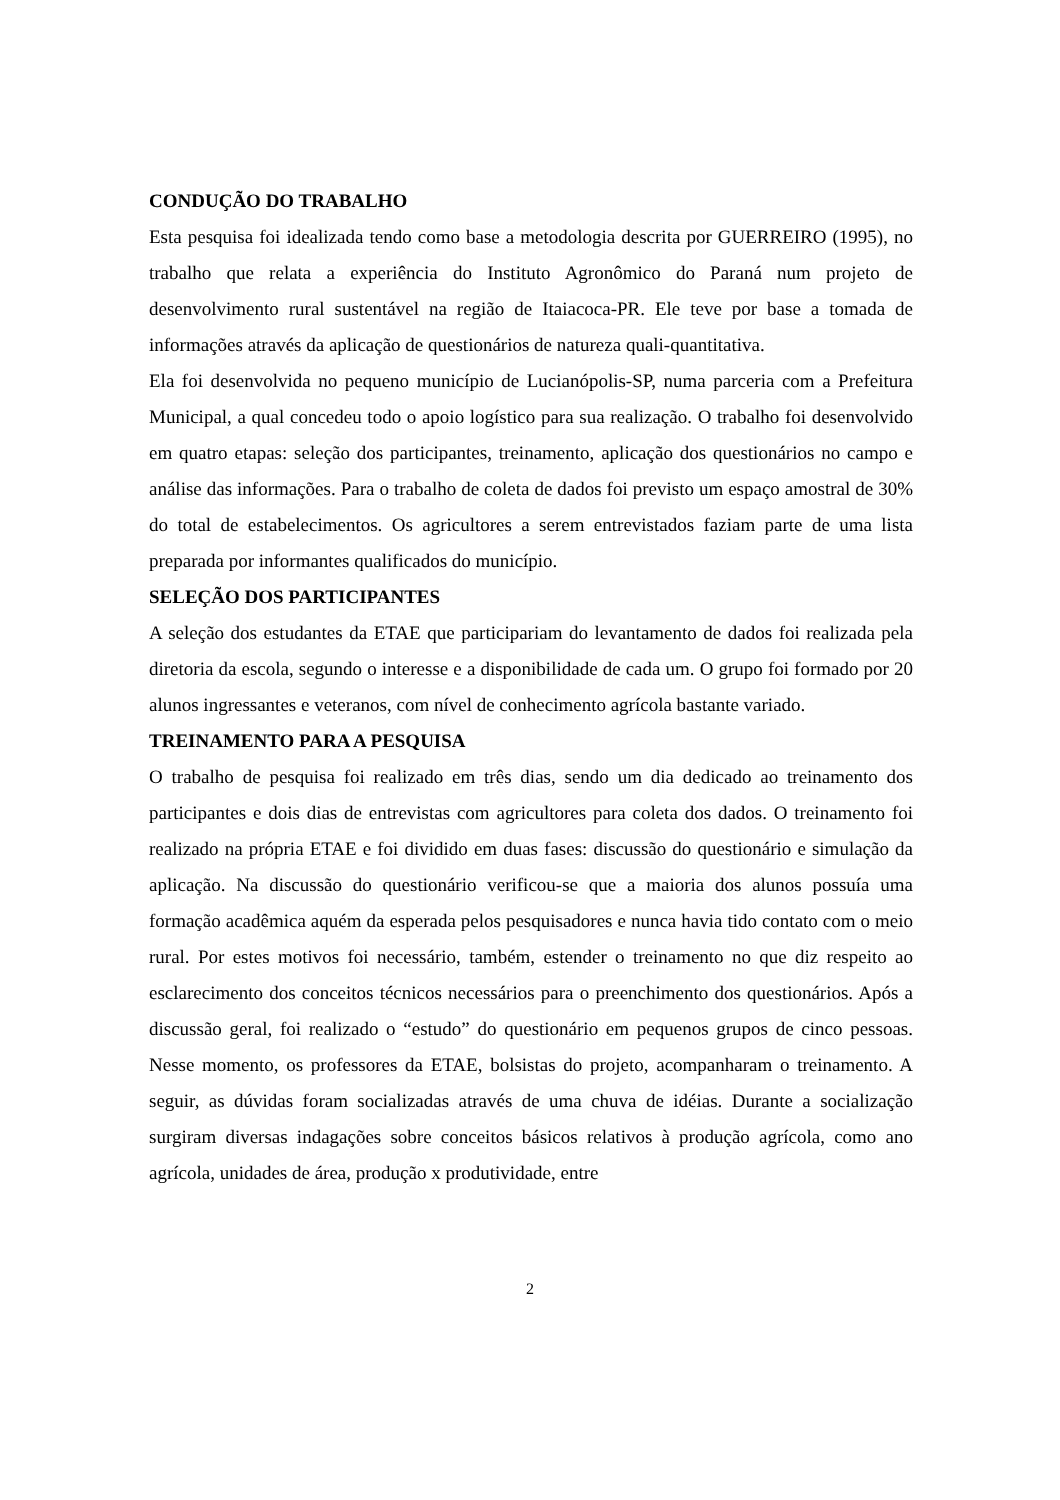CONDUÇÃO DO TRABALHO
Esta pesquisa foi idealizada tendo como base a metodologia descrita por GUERREIRO (1995), no trabalho que relata a experiência do Instituto Agronômico do Paraná num projeto de desenvolvimento rural sustentável na região de Itaiacoca-PR. Ele teve por base a tomada de informações através da aplicação de questionários de natureza quali-quantitativa.
Ela foi desenvolvida no pequeno município de Lucianópolis-SP, numa parceria com a Prefeitura Municipal, a qual concedeu todo o apoio logístico para sua realização. O trabalho foi desenvolvido em quatro etapas: seleção dos participantes, treinamento, aplicação dos questionários no campo e análise das informações. Para o trabalho de coleta de dados foi previsto um espaço amostral de 30% do total de estabelecimentos. Os agricultores a serem entrevistados faziam parte de uma lista preparada por informantes qualificados do município.
SELEÇÃO DOS PARTICIPANTES
A seleção dos estudantes da ETAE que participariam do levantamento de dados foi realizada pela diretoria da escola, segundo o interesse e a disponibilidade de cada um. O grupo foi formado por 20 alunos ingressantes e veteranos, com nível de conhecimento agrícola bastante variado.
TREINAMENTO PARA A PESQUISA
O trabalho de pesquisa foi realizado em três dias, sendo um dia dedicado ao treinamento dos participantes e dois dias de entrevistas com agricultores para coleta dos dados. O treinamento foi realizado na própria ETAE e foi dividido em duas fases: discussão do questionário e simulação da aplicação. Na discussão do questionário verificou-se que a maioria dos alunos possuía uma formação acadêmica aquém da esperada pelos pesquisadores e nunca havia tido contato com o meio rural. Por estes motivos foi necessário, também, estender o treinamento no que diz respeito ao esclarecimento dos conceitos técnicos necessários para o preenchimento dos questionários. Após a discussão geral, foi realizado o “estudo” do questionário em pequenos grupos de cinco pessoas. Nesse momento, os professores da ETAE, bolsistas do projeto, acompanharam o treinamento. A seguir, as dúvidas foram socializadas através de uma chuva de idéias. Durante a socialização surgiram diversas indagações sobre conceitos básicos relativos à produção agrícola, como ano agrícola, unidades de área, produção x produtividade, entre
2